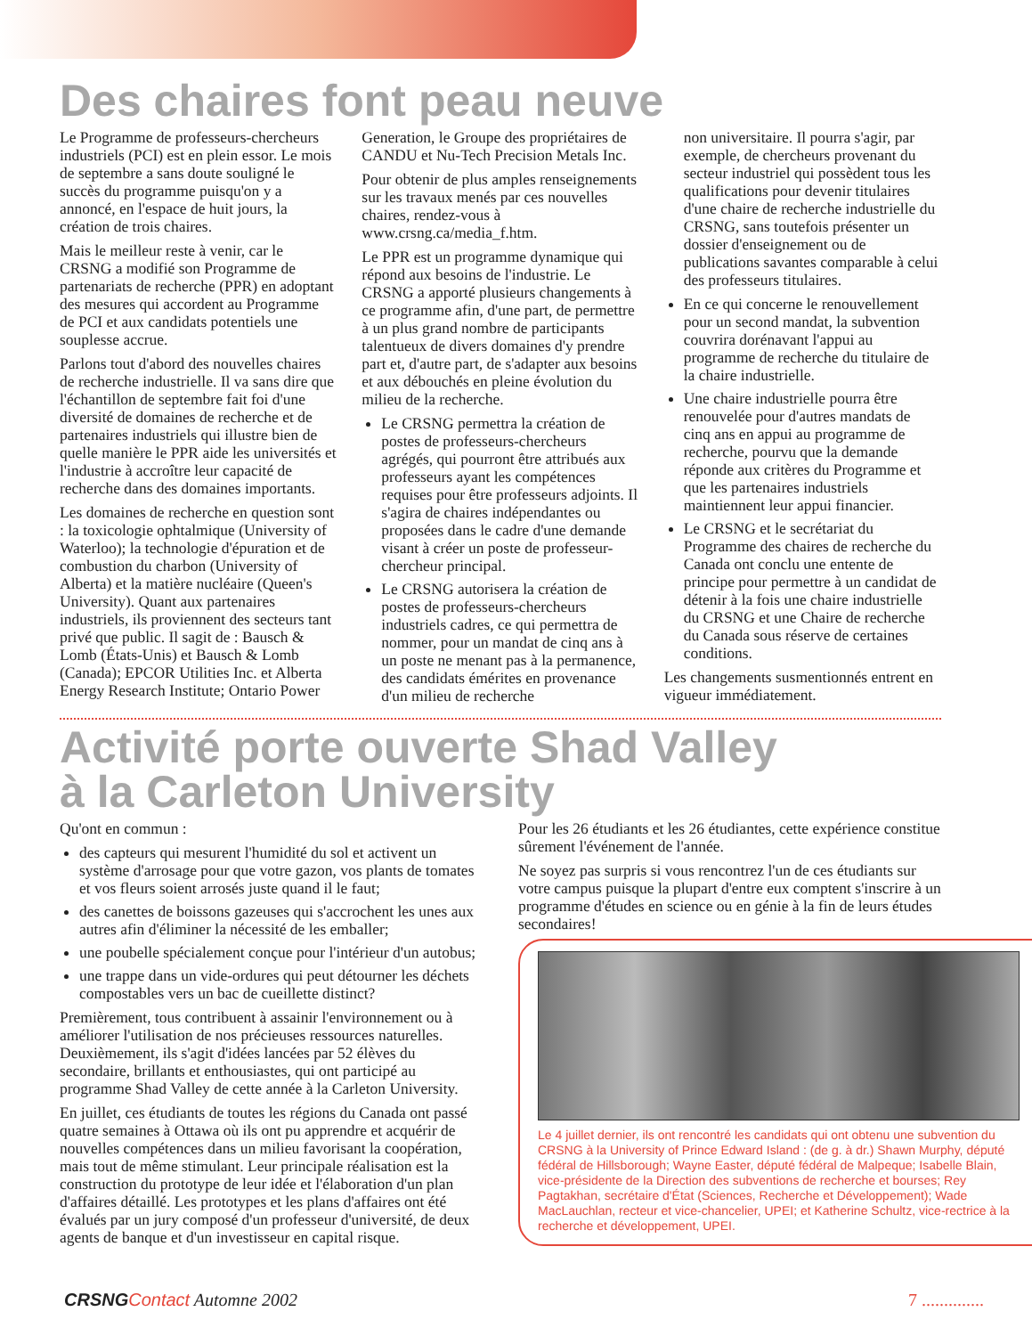Des chaires font peau neuve
Le Programme de professeurs-chercheurs industriels (PCI) est en plein essor. Le mois de septembre a sans doute souligné le succès du programme puisqu'on y a annoncé, en l'espace de huit jours, la création de trois chaires.
Mais le meilleur reste à venir, car le CRSNG a modifié son Programme de partenariats de recherche (PPR) en adoptant des mesures qui accordent au Programme de PCI et aux candidats potentiels une souplesse accrue.
Parlons tout d'abord des nouvelles chaires de recherche industrielle. Il va sans dire que l'échantillon de septembre fait foi d'une diversité de domaines de recherche et de partenaires industriels qui illustre bien de quelle manière le PPR aide les universités et l'industrie à accroître leur capacité de recherche dans des domaines importants.
Les domaines de recherche en question sont : la toxicologie ophtalmique (University of Waterloo); la technologie d'épuration et de combustion du charbon (University of Alberta) et la matière nucléaire (Queen's University). Quant aux partenaires industriels, ils proviennent des secteurs tant privé que public. Il sagit de : Bausch & Lomb (États-Unis) et Bausch & Lomb (Canada); EPCOR Utilities Inc. et Alberta Energy Research Institute; Ontario Power
Generation, le Groupe des propriétaires de CANDU et Nu-Tech Precision Metals Inc.
Pour obtenir de plus amples renseignements sur les travaux menés par ces nouvelles chaires, rendez-vous à www.crsng.ca/media_f.htm.
Le PPR est un programme dynamique qui répond aux besoins de l'industrie. Le CRSNG a apporté plusieurs changements à ce programme afin, d'une part, de permettre à un plus grand nombre de participants talentueux de divers domaines d'y prendre part et, d'autre part, de s'adapter aux besoins et aux débouchés en pleine évolution du milieu de la recherche.
Le CRSNG permettra la création de postes de professeurs-chercheurs agrégés, qui pourront être attribués aux professeurs ayant les compétences requises pour être professeurs adjoints. Il s'agira de chaires indépendantes ou proposées dans le cadre d'une demande visant à créer un poste de professeur-chercheur principal.
Le CRSNG autorisera la création de postes de professeurs-chercheurs industriels cadres, ce qui permettra de nommer, pour un mandat de cinq ans à un poste ne menant pas à la permanence, des candidats émérites en provenance d'un milieu de recherche
non universitaire. Il pourra s'agir, par exemple, de chercheurs provenant du secteur industriel qui possèdent tous les qualifications pour devenir titulaires d'une chaire de recherche industrielle du CRSNG, sans toutefois présenter un dossier d'enseignement ou de publications savantes comparable à celui des professeurs titulaires.
En ce qui concerne le renouvellement pour un second mandat, la subvention couvrira dorénavant l'appui au programme de recherche du titulaire de la chaire industrielle.
Une chaire industrielle pourra être renouvelée pour d'autres mandats de cinq ans en appui au programme de recherche, pourvu que la demande réponde aux critères du Programme et que les partenaires industriels maintiennent leur appui financier.
Le CRSNG et le secrétariat du Programme des chaires de recherche du Canada ont conclu une entente de principe pour permettre à un candidat de détenir à la fois une chaire industrielle du CRSNG et une Chaire de recherche du Canada sous réserve de certaines conditions.
Les changements susmentionnés entrent en vigueur immédiatement.
Activité porte ouverte Shad Valley
à la Carleton University
Qu'ont en commun :
des capteurs qui mesurent l'humidité du sol et activent un système d'arrosage pour que votre gazon, vos plants de tomates et vos fleurs soient arrosés juste quand il le faut;
des canettes de boissons gazeuses qui s'accrochent les unes aux autres afin d'éliminer la nécessité de les emballer;
une poubelle spécialement conçue pour l'intérieur d'un autobus;
une trappe dans un vide-ordures qui peut détourner les déchets compostables vers un bac de cueillette distinct?
Premièrement, tous contribuent à assainir l'environnement ou à améliorer l'utilisation de nos précieuses ressources naturelles. Deuxièmement, ils s'agit d'idées lancées par 52 élèves du secondaire, brillants et enthousiastes, qui ont participé au programme Shad Valley de cette année à la Carleton University.
En juillet, ces étudiants de toutes les régions du Canada ont passé quatre semaines à Ottawa où ils ont pu apprendre et acquérir de nouvelles compétences dans un milieu favorisant la coopération, mais tout de même stimulant. Leur principale réalisation est la construction du prototype de leur idée et l'élaboration d'un plan d'affaires détaillé. Les prototypes et les plans d'affaires ont été évalués par un jury composé d'un professeur d'université, de deux agents de banque et d'un investisseur en capital risque.
Pour les 26 étudiants et les 26 étudiantes, cette expérience constitue sûrement l'événement de l'année.
Ne soyez pas surpris si vous rencontrez l'un de ces étudiants sur votre campus puisque la plupart d'entre eux comptent s'inscrire à un programme d'études en science ou en génie à la fin de leurs études secondaires!
Le 4 juillet dernier, ils ont rencontré les candidats qui ont obtenu une subvention du CRSNG à la University of Prince Edward Island : (de g. à dr.) Shawn Murphy, député fédéral de Hillsborough; Wayne Easter, député fédéral de Malpeque; Isabelle Blain, vice-présidente de la Direction des subventions de recherche et bourses; Rey Pagtakhan, secrétaire d'État (Sciences, Recherche et Développement); Wade MacLauchlan, recteur et vice-chancelier, UPEI; et Katherine Schultz, vice-rectrice à la recherche et développement, UPEI.
CRSNG Contact Automne 2002 7 ..............